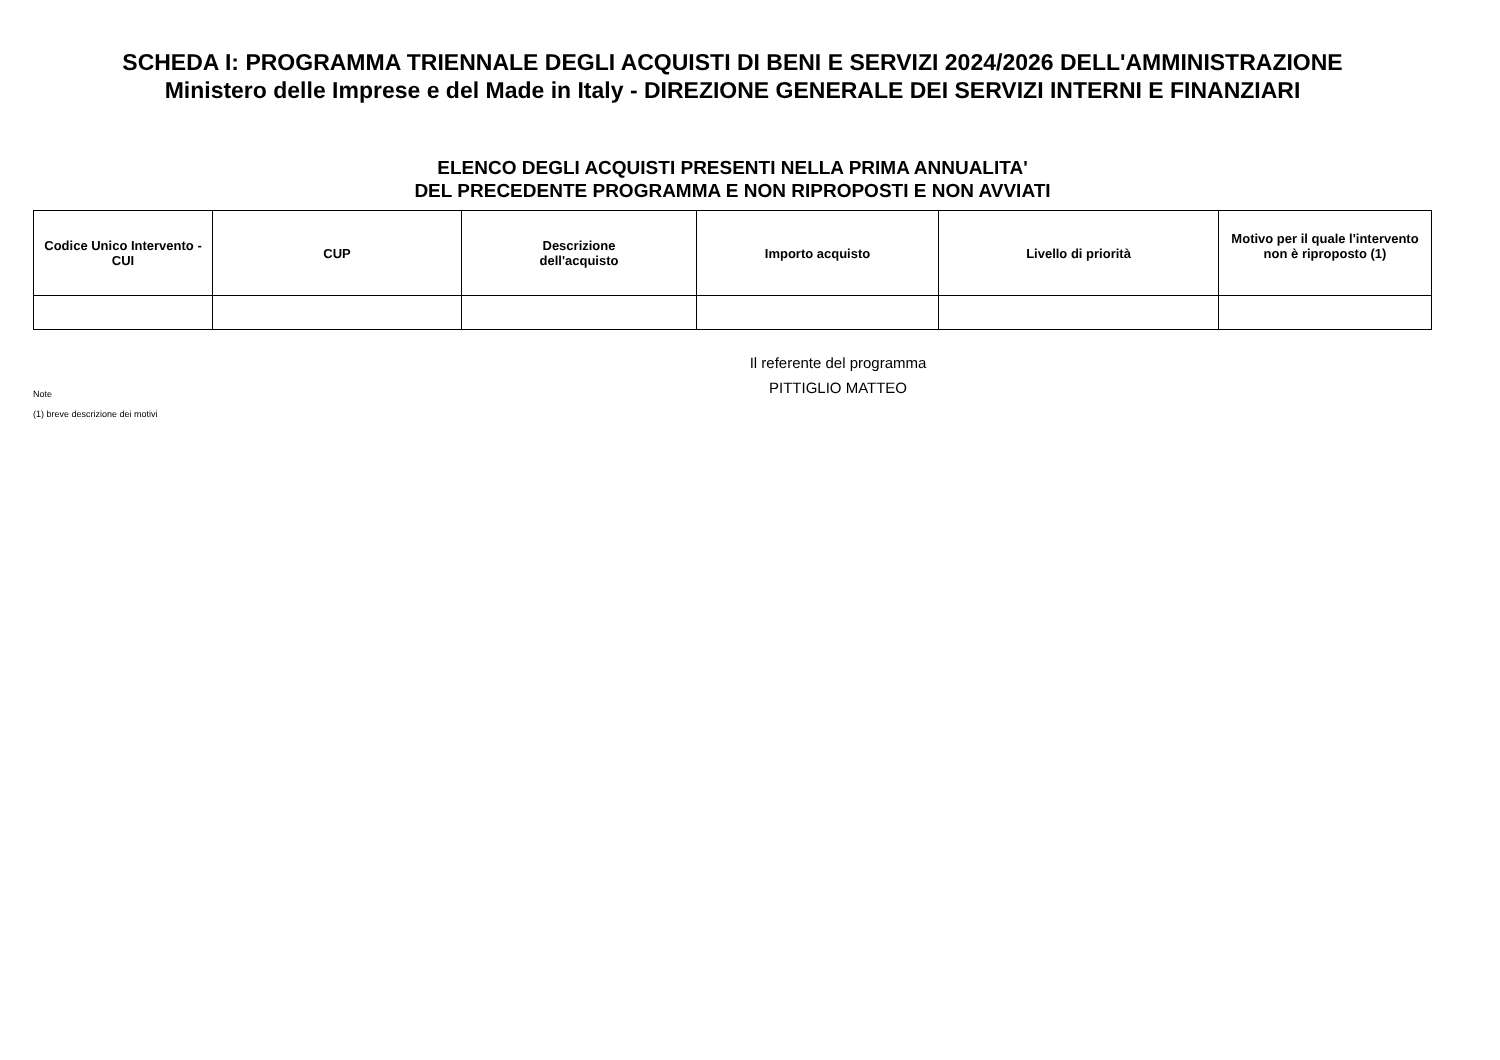SCHEDA I: PROGRAMMA TRIENNALE DEGLI ACQUISTI DI BENI E SERVIZI 2024/2026 DELL'AMMINISTRAZIONE
Ministero delle Imprese e del Made in Italy - DIREZIONE GENERALE DEI SERVIZI INTERNI E FINANZIARI
ELENCO DEGLI ACQUISTI PRESENTI NELLA PRIMA ANNUALITA'
DEL PRECEDENTE PROGRAMMA E NON RIPROPOSTI E NON AVVIATI
| Codice Unico Intervento - CUI | CUP | Descrizione dell'acquisto | Importo acquisto | Livello di priorità | Motivo per il quale l'intervento non è riproposto (1) |
| --- | --- | --- | --- | --- | --- |
Il referente del programma
Note
PITTIGLIO MATTEO
(1) breve descrizione dei motivi